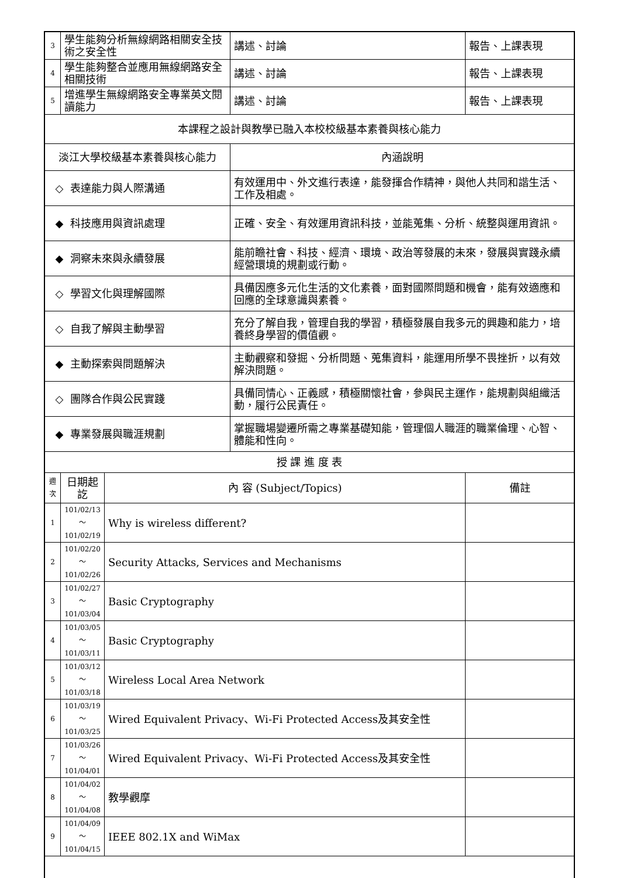| 3 | 學生能夠分析無線網路相關安全技術之安全性 | | 講述、討論 | 報告、上課表現 |
| 4 | 學生能夠整合並應用無線網路安全相關技術 | | 講述、討論 | 報告、上課表現 |
| 5 | 增進學生無線網路安全專業英文閱讀能力 | | 講述、討論 | 報告、上課表現 |
| 本課程之設計與教學已融入本校校級基本素養與核心能力 | | | | |
| 淡江大學校級基本素養與核心能力 | | | 內涵說明 | |
| ◇ 表達能力與人際溝通 | | | 有效運用中、外文進行表達，能發揮合作精神，與他人共同和諧生活、工作及相處。 | |
| ◆ 科技應用與資訊處理 | | | 正確、安全、有效運用資訊科技，並能蒐集、分析、統整與運用資訊。 | |
| ◆ 洞察未來與永續發展 | | | 能前瞻社會、科技、經濟、環境、政治等發展的未來，發展與實踐永續經營環境的規劃或行動。 | |
| ◇ 學習文化與理解國際 | | | 具備因應多元化生活的文化素養，面對國際問題和機會，能有效適應和回應的全球意識與素養。 | |
| ◇ 自我了解與主動學習 | | | 充分了解自我，管理自我的學習，積極發展自我多元的興趣和能力，培養終身學習的價值觀。 | |
| ◆ 主動探索與問題解決 | | | 主動觀察和發掘、分析問題、蒐集資料，能運用所學不畏挫折，以有效解決問題。 | |
| ◇ 團隊合作與公民實踐 | | | 具備同情心、正義感，積極關懷社會，參與民主運作，能規劃與組織活動，履行公民責任。 | |
| ◆ 專業發展與職涯規劃 | | | 掌握職場變遷所需之專業基礎知能，管理個人職涯的職業倫理、心智、體能和性向。 | |
| 授 課 進 度 表 | | | | |
| 週 次 | 日期起訖 | 內 容 (Subject/Topics) | | 備註 |
| 1 | 101/02/13～ 101/02/19 | Why is wireless different? | | |
| 2 | 101/02/20～ 101/02/26 | Security Attacks, Services and Mechanisms | | |
| 3 | 101/02/27～ 101/03/04 | Basic Cryptography | | |
| 4 | 101/03/05～ 101/03/11 | Basic Cryptography | | |
| 5 | 101/03/12～ 101/03/18 | Wireless Local Area Network | | |
| 6 | 101/03/19～ 101/03/25 | Wired Equivalent Privacy、Wi-Fi Protected Access及其安全性 | | |
| 7 | 101/03/26～ 101/04/01 | Wired Equivalent Privacy、Wi-Fi Protected Access及其安全性 | | |
| 8 | 101/04/02～ 101/04/08 | 教學觀摩 | | |
| 9 | 101/04/09～ 101/04/15 | IEEE 802.1X and WiMax | | |